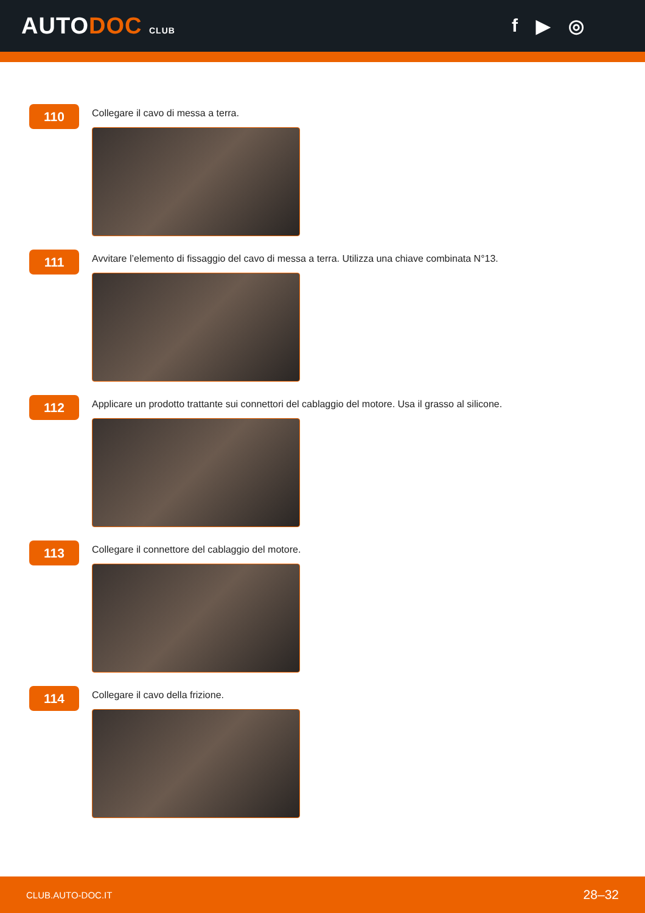AUTODOC CLUB
f ▶ ◎
110
Collegare il cavo di messa a terra.
111
Avvitare l’elemento di fissaggio del cavo di messa a terra. Utilizza una chiave combinata N°13.
112
Applicare un prodotto trattante sui connettori del cablaggio del motore. Usa il grasso al silicone.
113
Collegare il connettore del cablaggio del motore.
114
Collegare il cavo della frizione.
CLUB.AUTO-DOC.IT 28–32